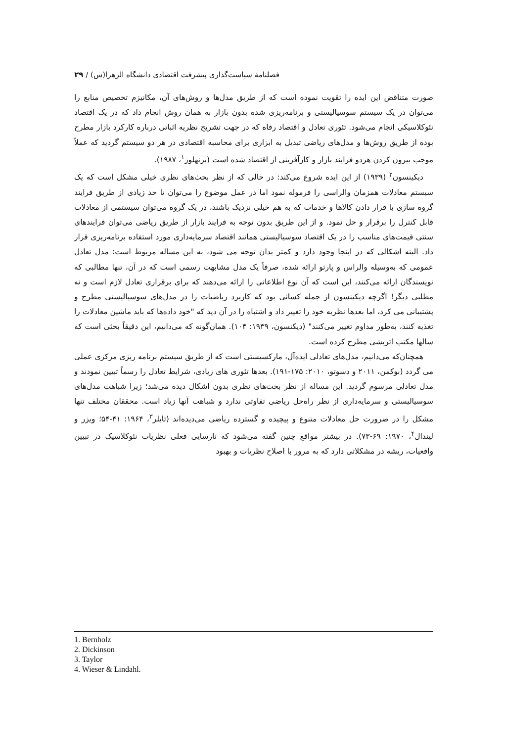فصلنامهٔ سیاست‌گذاری پیشرفت اقتصادی دانشگاه الزهرا(س) / ۲۹
صورت متناقض این ایده را تقویت نموده است که از طریق مدل‌ها و روش‌های آن، مکانیزم تخصیص منابع را می‌توان در یک سیستم سوسیالیستی و برنامه‌ریزی شده بدون بازار به همان روش انجام داد که در یک اقتصاد نئوکلاسیکی انجام می‌شود. تئوری تعادل و اقتصاد رفاه که در جهت تشریح نظریه اثباتی درباره کارکرد بازار مطرح بوده از طریق روش‌ها و مدل‌های ریاضی تبدیل به ابزاری برای محاسبه اقتصادی در هر دو سیستم گردید که عملاً موجب بیرون کردن هردو فرایند بازار و کارآفرینی از اقتصاد شده است (برنهلوز<sup>۱</sup>، ۱۹۸۷).
دیکینسون<sup>۲</sup> (۱۹۳۹) از این ایده شروع می‌کند: در حالی که از نظر بحث‌های نظری خیلی مشکل است که یک سیستم معادلات همزمان والراسی را فرموله نمود اما در عمل موضوع را می‌توان تا حد زیادی از طریق فرایند گروه سازی با قرار دادن کالاها و خدمات که به هم خیلی نزدیک باشند، در یک گروه می‌توان سیستمی از معادلات قابل کنترل را برقرار و حل نمود. و از این طریق بدون توجه به فرایند بازار از طریق ریاضی می‌توان فرایندهای سنتی قیمت‌های مناسب را در یک اقتصاد سوسیالیستی همانند اقتصاد سرمایه‌داری مورد استفاده برنامه‌ریزی قرار داد. البته اشکالی که در اینجا وجود دارد و کمتر بدان توجه می شود، به این مساله مربوط است: مدل تعادل عمومی که به‌وسیله والراس و پارتو ارائه شده، صرفاً یک مدل مشابهت رسمی است که در آن، تنها مطالبی که نویسندگان ارائه می‌کنند، این است که آن نوع اطلاعاتی را ارائه می‌دهند که برای برقراری تعادل لازم است و نه مطلبی دیگر! اگرچه دیکینسون از جمله کسانی بود که کاربرد ریاضیات را در مدل‌های سوسیالیستی مطرح و پشتیبانی می کرد، اما بعدها نظریه خود را تغییر داد و اشتباه را در آن دید که "خود داده‌ها که باید ماشین معادلات را تغذیه کنند، به‌طور مداوم تغییر می‌کنند" (دیکنسون، ۱۹۳۹: ۱۰۴). همان‌گونه که می‌دانیم، این دقیقاً بحثی است که سالها مکتب اتریشی مطرح کرده است.
همچنان‌که می‌دانیم، مدل‌های تعادلی ایده‌آل، مارکسیستی است که از طریق سیستم برنامه ریزی مرکزی عملی می گردد (بوکمن، ۲۰۱۱ و دسوتو، ۲۰۱۰: ۱۷۵-۱۹۱). بعدها تئوری های زیادی، شرایط تعادل را رسماً تبیین نمودند و مدل تعادلی مرسوم گردید. این مساله از نظر بحث‌های نظری بدون اشکال دیده می‌شد؛ زیرا شباهت مدل‌های سوسیالیستی و سرمایه‌داری از نظر راه‌حل ریاضی تفاوتی ندارد و شباهت آنها زیاد است. محققان مختلف تنها مشکل را در ضرورت حل معادلات متنوع و پیچیده و گسترده ریاضی می‌دیده‌اند (تایلر<sup>۳</sup>، ۱۹۶۴: ۴۱-۵۴؛ ویزر و لیندال<sup>۴</sup>، ۱۹۷۰: ۶۹-۷۳). در بیشتر مواقع چنین گفته می‌شود که نارسایی فعلی نظریات نئوکلاسیک در تبیین واقعیات، ریشه در مشکلاتی دارد که به مرور با اصلاح نظریات و بهبود
1. Bernholz
2. Dickinson
3. Taylor
4. Wieser & Lindahl.